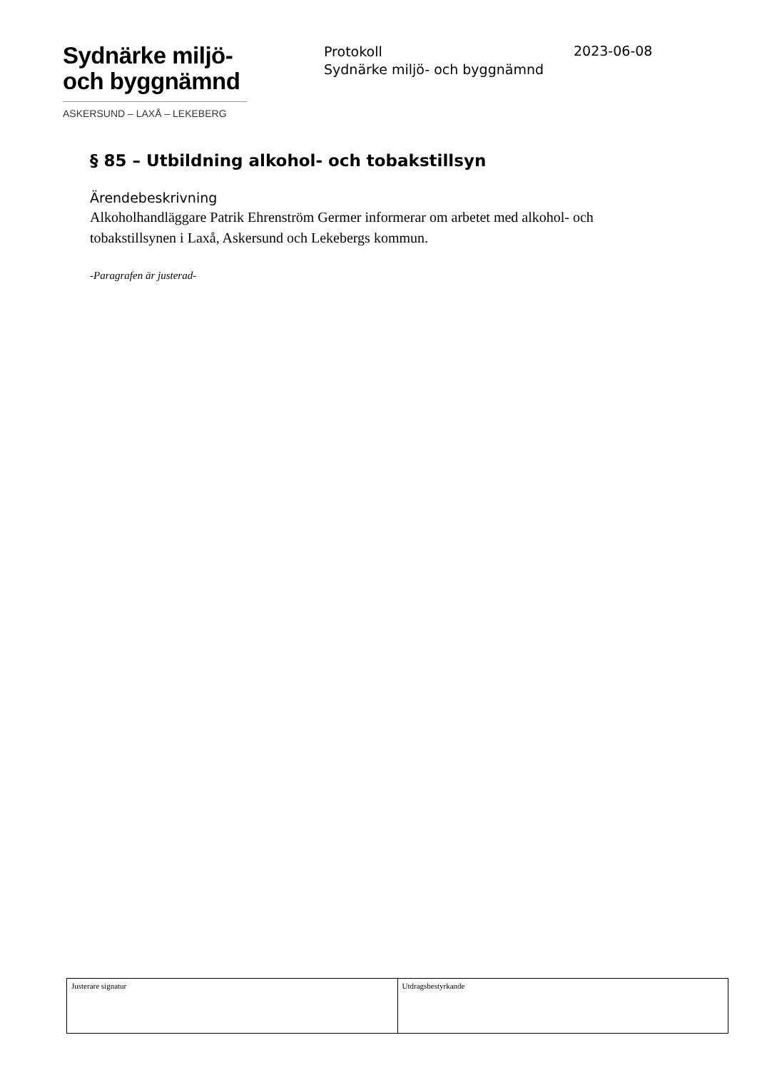Sydnärke miljö-
och byggnämnd
ASKERSUND – LAXÅ – LEKEBERG
Protokoll
Sydnärke miljö- och byggnämnd
2023-06-08
§ 85 – Utbildning alkohol- och tobakstillsyn
Ärendebeskrivning
Alkoholhandläggare Patrik Ehrenström Germer informerar om arbetet med alkohol- och tobakstillsynen i Laxå, Askersund och Lekebergs kommun.
-Paragrafen är justerad-
| Justerare signatur | Utdragsbestyrkande |